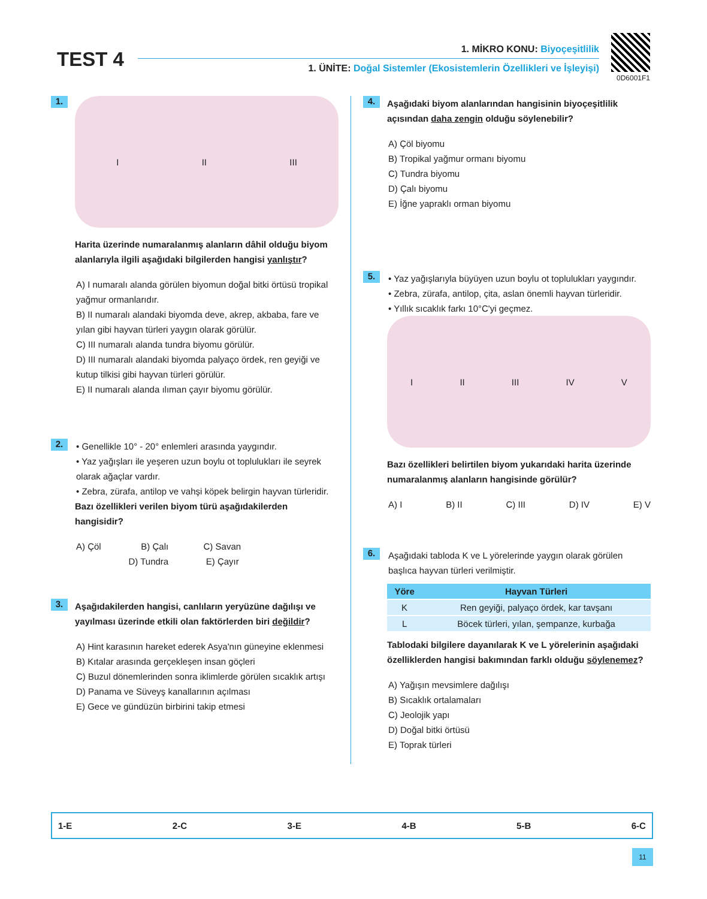TEST 4 1. MİKRO KONU: Biyoçeşitlilik
1. ÜNİTE: Doğal Sistemler (Ekosistemlerin Özellikleri ve İşleyişi)
0D6001F1
1.
I II III
Harita üzerinde numaralanmış alanların dâhil olduğu biyom alanlarıyla ilgili aşağıdaki bilgilerden hangisi yanlıştır?
A) I numaralı alanda görülen biyomun doğal bitki örtüsü tropikal yağmur ormanlarıdır.
B) II numaralı alandaki biyomda deve, akrep, akbaba, fare ve yılan gibi hayvan türleri yaygın olarak görülür.
C) III numaralı alanda tundra biyomu görülür.
D) III numaralı alandaki biyomda palyaço ördek, ren geyiği ve kutup tilkisi gibi hayvan türleri görülür.
E) II numaralı alanda ılıman çayır biyomu görülür.
2.
• Genellikle 10° - 20° enlemleri arasında yaygındır.
• Yaz yağışları ile yeşeren uzun boylu ot toplulukları ile seyrek olarak ağaçlar vardır.
• Zebra, zürafa, antilop ve vahşi köpek belirgin hayvan türleridir.
Bazı özellikleri verilen biyom türü aşağıdakilerden hangisidir?
A) Çöl B) Çalı C) Savan
D) Tundra E) Çayır
3.
Aşağıdakilerden hangisi, canlıların yeryüzüne dağılışı ve yayılması üzerinde etkili olan faktörlerden biri değildir?
A) Hint karasının hareket ederek Asya'nın güneyine eklenmesi
B) Kıtalar arasında gerçekleşen insan göçleri
C) Buzul dönemlerinden sonra iklimlerde görülen sıcaklık artışı
D) Panama ve Süveyş kanallarının açılması
E) Gece ve gündüzün birbirini takip etmesi
4.
Aşağıdaki biyom alanlarından hangisinin biyoçeşitlilik açısından daha zengin olduğu söylenebilir?
A) Çöl biyomu
B) Tropikal yağmur ormanı biyomu
C) Tundra biyomu
D) Çalı biyomu
E) İğne yapraklı orman biyomu
5.
• Yaz yağışlarıyla büyüyen uzun boylu ot toplulukları yaygındır.
• Zebra, zürafa, antilop, çita, aslan önemli hayvan türleridir.
• Yıllık sıcaklık farkı 10°C'yi geçmez.
I II III IV V
Bazı özellikleri belirtilen biyom yukarıdaki harita üzerinde numaralanmış alanların hangisinde görülür?
A) I B) II C) III D) IV E) V
6.
Aşağıdaki tabloda K ve L yörelerinde yaygın olarak görülen başlıca hayvan türleri verilmiştir.
| Yöre | Hayvan Türleri |
| --- | --- |
| K | Ren geyiği, palyaço ördek, kar tavşanı |
| L | Böcek türleri, yılan, şempanze, kurbağa |
Tablodaki bilgilere dayanılarak K ve L yörelerinin aşağıdaki özelliklerden hangisi bakımından farklı olduğu söylenemez?
A) Yağışın mevsimlere dağılışı
B) Sıcaklık ortalamaları
C) Jeolojik yapı
D) Doğal bitki örtüsü
E) Toprak türleri
1-E 2-C 3-E 4-B 5-B 6-C
11